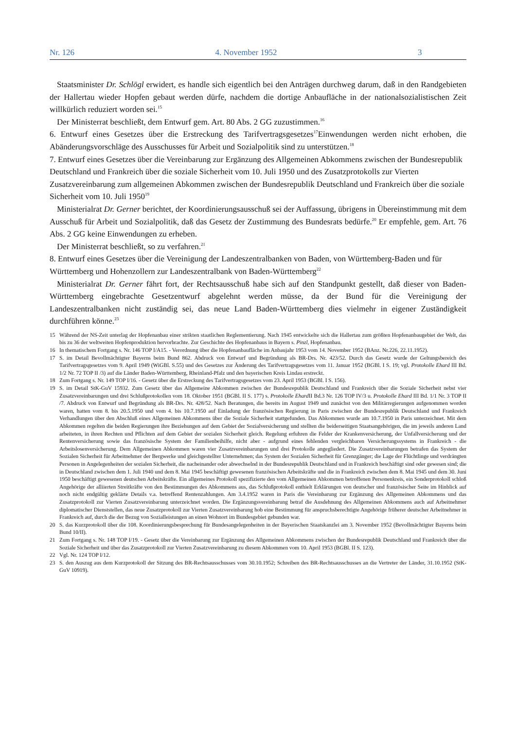Nr. 126 4. November 1952 3
Staatsminister Dr. Schlögl erwidert, es handle sich eigentlich bei den Anträgen durchweg darum, daß in den Randgebieten der Hallertau wieder Hopfen gebaut werden dürfe, nachdem die dortige Anbaufläche in der nationalsozialistischen Zeit willkürlich reduziert worden sei.<sup>15</sup>
Der Ministerrat beschließt, dem Entwurf gem. Art. 80 Abs. 2 GG zuzustimmen.<sup>16</sup>
6. Entwurf eines Gesetzes über die Erstreckung des Tarifvertragsgesetzes<sup>17</sup>Einwendungen werden nicht erhoben, die Abänderungsvorschläge des Ausschusses für Arbeit und Sozialpolitik sind zu unterstützen.<sup>18</sup>
7. Entwurf eines Gesetzes über die Vereinbarung zur Ergänzung des Allgemeinen Abkommens zwischen der Bundesrepublik Deutschland und Frankreich über die soziale Sicherheit vom 10. Juli 1950 und des Zusatzprotokolls zur Vierten Zusatzvereinbarung zum allgemeinen Abkommen zwischen der Bundesrepublik Deutschland und Frankreich über die soziale Sicherheit vom 10. Juli 1950<sup>19</sup>
Ministerialrat Dr. Gerner berichtet, der Koordinierungsausschuß sei der Auffassung, übrigens in Übereinstimmung mit dem Ausschuß für Arbeit und Sozialpolitik, daß das Gesetz der Zustimmung des Bundesrats bedürfe.<sup>20</sup> Er empfehle, gem. Art. 76 Abs. 2 GG keine Einwendungen zu erheben.
Der Ministerrat beschließt, so zu verfahren.<sup>21</sup>
8. Entwurf eines Gesetzes über die Vereinigung der Landeszentralbanken von Baden, von Württemberg-Baden und für Württemberg und Hohenzollern zur Landeszentralbank von Baden-Württemberg<sup>22</sup>
Ministerialrat Dr. Gerner fährt fort, der Rechtsausschuß habe sich auf den Standpunkt gestellt, daß dieser von Baden-Württemberg eingebrachte Gesetzentwurf abgelehnt werden müsse, da der Bund für die Vereinigung der Landeszentralbanken nicht zuständig sei, das neue Land Baden-Württemberg dies vielmehr in eigener Zuständigkeit durchführen könne.<sup>23</sup>
15 Während der NS-Zeit unterlag der Hopfenanbau einer strikten staatlichen Reglementierung. Nach 1945 entwickelte sich die Hallertau zum größten Hopfenanbaugebiet der Welt, das bis zu 36 der weltweiten Hopfenproduktion hervorbrachte. Zur Geschichte des Hopfenanbaus in Bayern s. Pinzl, Hopfenanbau.
16 In thematischem Fortgang s. Nr. 146 TOP I/A15. - Verordnung über die Hopfenanbaufläche im Anbaujahr 1953 vom 14. November 1952 (BAnz. Nr.226, 22.11.1952).
17 S. im Detail Bevollmächtigter Bayerns beim Bund 862. Abdruck von Entwurf und Begründung als BR-Drs. Nr. 423/52. Durch das Gesetz wurde der Geltungsbereich des Tarifvertragsgesetzes vom 9. April 1949 (WiGBl. S.55) und des Gesetzes zur Änderung des Tarifvertragsgesetzes vom 11. Januar 1952 (BGBl. I S. 19; vgl. Protokolle Ehard III Bd. 1/2 Nr. 72 TOP II /3) auf die Länder Baden-Württemberg, Rheinland-Pfalz und den bayerischen Kreis Lindau erstreckt.
18 Zum Fortgang s. Nr. 149 TOP I/16. - Gesetz über die Erstreckung des Tarifvertragsgesetzes vom 23. April 1953 (BGBl. I S. 156).
19 S. im Detail StK-GuV 15932. Zum Gesetz über das Allgemeine Abkommen zwischen der Bundesrepublik Deutschland und Frankreich über die Soziale Sicherheit nebst vier Zusatzvereinbarungen und drei Schlußprotokollen vom 18. Oktober 1951 (BGBl. II S. 177) s. Protokolle Ehard II Bd.3 Nr. 126 TOP IV/3 u. Protokolle Ehard III Bd. 1/1 Nr. 3 TOP II /7. Abdruck von Entwurf und Begründung als BR-Drs. Nr. 428/52. Nach Beratungen, die bereits im August 1949 und zunächst von den Militärregierungen aufgenommen worden waren, hatten vom 8. bis 20.5.1950 und vom 4. bis 10.7.1950 auf Einladung der französischen Regierung in Paris zwischen der Bundesrepublik Deutschland und Frankreich Verhandlungen über den Abschluß eines Allgemeinen Abkommens über die Soziale Sicherheit stattgefunden. Das Abkommen wurde am 10.7.1950 in Paris unterzeichnet. Mit dem Abkommen regelten die beiden Regierungen ihre Beziehungen auf dem Gebiet der Sozialversicherung und stellten die beiderseitigen Staatsangehörigen, die im jeweils anderen Land arbeiteten, in ihren Rechten und Pflichten auf dem Gebiet der sozialen Sicherheit gleich. Regelung erfuhren die Felder der Krankenversicherung, der Unfallversicherung und der Rentenversicherung sowie das französische System der Familienbeihilfe, nicht aber - aufgrund eines fehlenden vergleichbaren Versicherungssystems in Frankreich - die Arbeitslosenversicherung. Dem Allgemeinen Abkommen waren vier Zusatzvereinbarungen und drei Protokolle angegliedert. Die Zusatzvereinbarungen betrafen das System der Sozialen Sicherheit für Arbeitnehmer der Bergwerke und gleichgestellter Unternehmen; das System der Sozialen Sicherheit für Grenzgänger; die Lage der Flüchtlinge und verdrängten Personen in Angelegenheiten der sozialen Sicherheit, die nacheinander oder abwechselnd in der Bundesrepublik Deutschland und in Frankreich beschäftigt sind oder gewesen sind; die in Deutschland zwischen dem 1. Juli 1940 und dem 8. Mai 1945 beschäftigt gewesenen französischen Arbeitskräfte und die in Frankreich zwischen dem 8. Mai 1945 und dem 30. Juni 1950 beschäftigt gewesenen deutschen Arbeitskräfte. Ein allgemeines Protokoll spezifizierte den vom Allgemeinen Abkommen betroffenen Personenkreis, ein Sonderprotokoll schloß Angehörige der alliierten Streitkräfte von den Bestimmungen des Abkommens aus, das Schlußprotokoll enthielt Erklärungen von deutscher und französischer Seite im Hinblick auf noch nicht endgültig geklärte Details v.a. betreffend Rentenzahlungen. Am 3.4.1952 waren in Paris die Vereinbarung zur Ergänzung des Allgemeinen Abkommens und das Zusatzprotokoll zur Vierten Zusatzvereinbarung unterzeichnet worden. Die Ergänzungsvereinbarung betraf die Ausdehnung des Allgemeinen Abkommens auch auf Arbeitnehmer diplomatischer Dienststellen, das neue Zusatzprotokoll zur Vierten Zusatzvereinbarung hob eine Bestimmung für anspruchsberechtigte Angehörige früherer deutscher Arbeitnehmer in Frankreich auf, durch die der Bezug von Sozialleistungen an einen Wohnort im Bundesgebiet gebunden war.
20 S. das Kurzprotokoll über die 108. Koordinierungsbesprechung für Bundesangelegenheiten in der Bayerischen Staatskanzlei am 3. November 1952 (Bevollmächtigter Bayerns beim Bund 10/II).
21 Zum Fortgang s. Nr. 148 TOP I/19. - Gesetz über die Vereinbarung zur Ergänzung des Allgemeinen Abkommens zwischen der Bundesrepublik Deutschland und Frankreich über die Soziale Sicherheit und über das Zusatzprotokoll zur Vierten Zusatzvereinbarung zu diesem Abkommen vom 10. April 1953 (BGBl. II S. 123).
22 Vgl. Nr. 124 TOP I/12.
23 S. den Auszug aus dem Kurzprotokoll der Sitzung des BR-Rechtsausschusses vom 30.10.1952; Schreiben des BR-Rechtsausschusses an die Vertreter der Länder, 31.10.1952 (StK-GuV 10919).